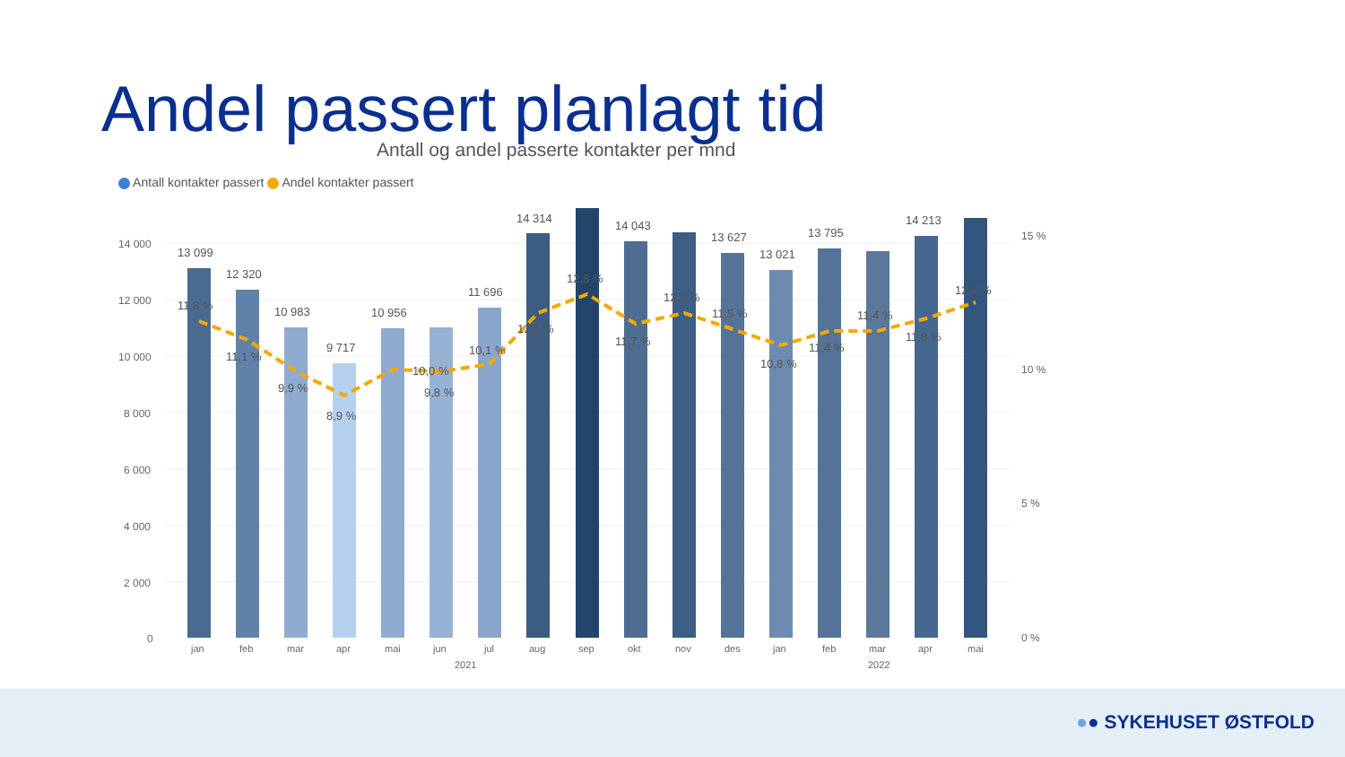Andel passert planlagt tid
Antall og andel passerte kontakter per mnd
Antall kontakter passert Andel kontakter passert
14 000
12 000
10 000
8 000
6 000
4 000
2 000
0
15 %
10 %
5 %
0 %
13 099
12 320
10 983
9 717
10 956
11 696
14 314
14 043
13 627
13 021
13 795
14 213
11,8 %
11,1 %
9,9 %
8,9 %
10,0 %
9,8 %
10,1 %
12,1 %
12,8 %
11,7 %
12,1 %
11,5 %
10,8 %
11,4 %
11,4 %
11,8 %
12,4 %
jan
feb
mar
apr
mai
jun
jul
aug
sep
okt
nov
des
jan
feb
mar
apr
mai
2021
2022
●● SYKEHUSET ØSTFOLD